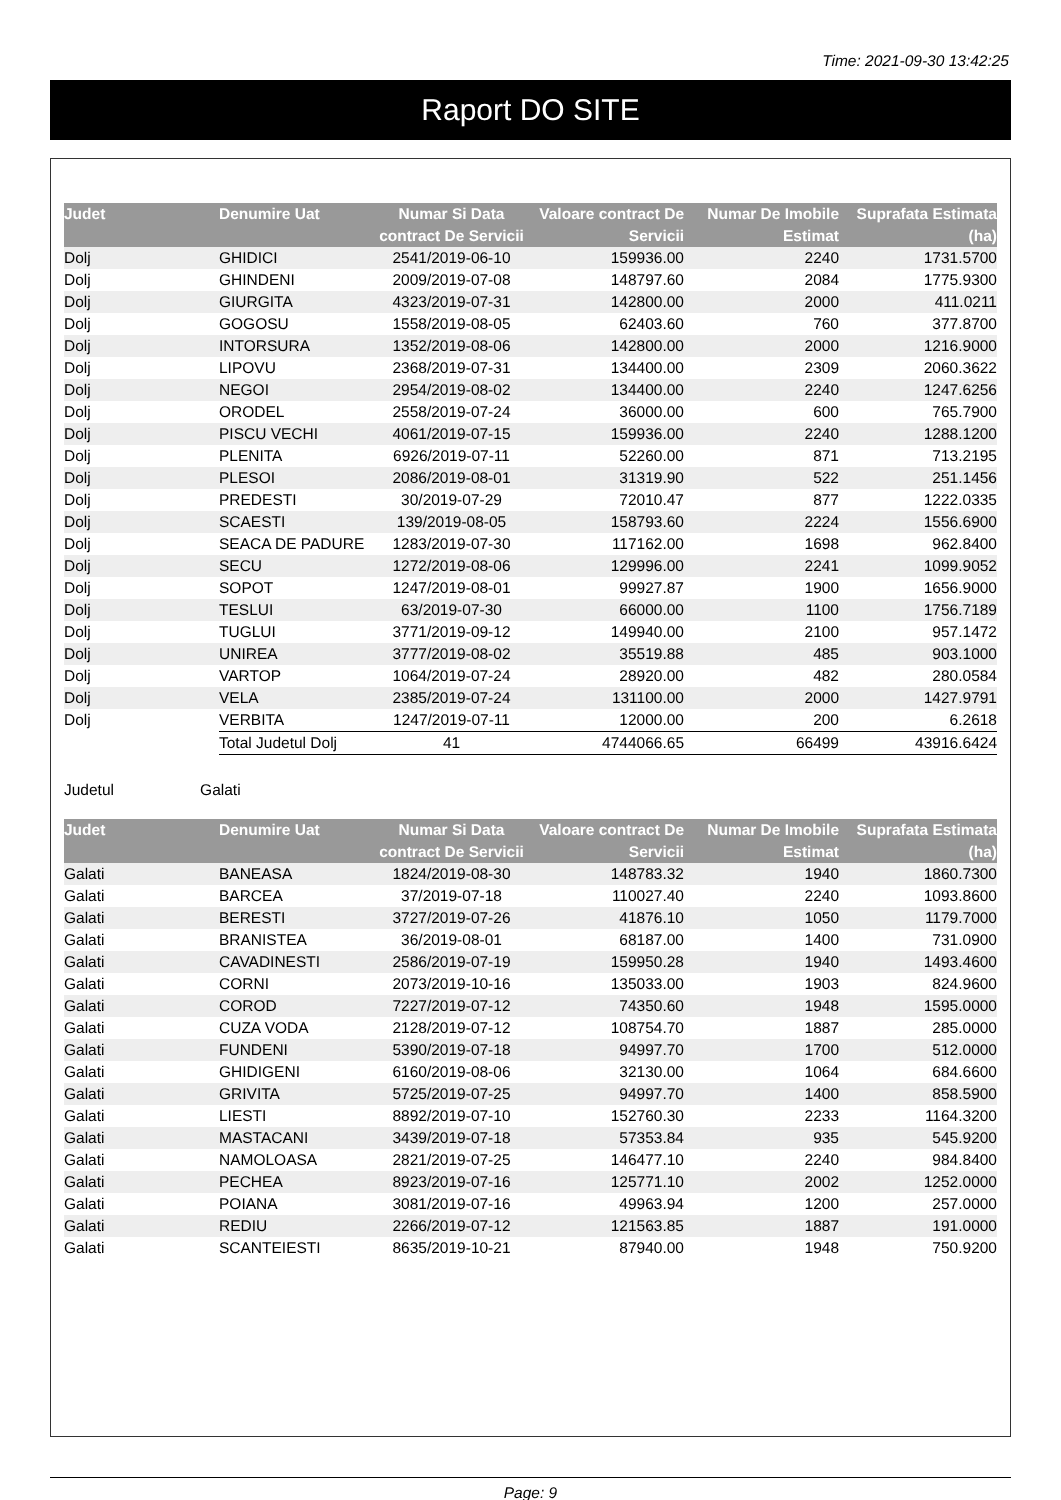Time: 2021-09-30 13:42:25
Raport DO SITE
| Judet | Denumire Uat | Numar Si Data contract De Servicii | Valoare contract De Servicii | Numar De Imobile Estimat | Suprafata Estimata (ha) |
| --- | --- | --- | --- | --- | --- |
| Dolj | GHIDICI | 2541/2019-06-10 | 159936.00 | 2240 | 1731.5700 |
| Dolj | GHINDENI | 2009/2019-07-08 | 148797.60 | 2084 | 1775.9300 |
| Dolj | GIURGITA | 4323/2019-07-31 | 142800.00 | 2000 | 411.0211 |
| Dolj | GOGOSU | 1558/2019-08-05 | 62403.60 | 760 | 377.8700 |
| Dolj | INTORSURA | 1352/2019-08-06 | 142800.00 | 2000 | 1216.9000 |
| Dolj | LIPOVU | 2368/2019-07-31 | 134400.00 | 2309 | 2060.3622 |
| Dolj | NEGOI | 2954/2019-08-02 | 134400.00 | 2240 | 1247.6256 |
| Dolj | ORODEL | 2558/2019-07-24 | 36000.00 | 600 | 765.7900 |
| Dolj | PISCU VECHI | 4061/2019-07-15 | 159936.00 | 2240 | 1288.1200 |
| Dolj | PLENITA | 6926/2019-07-11 | 52260.00 | 871 | 713.2195 |
| Dolj | PLESOI | 2086/2019-08-01 | 31319.90 | 522 | 251.1456 |
| Dolj | PREDESTI | 30/2019-07-29 | 72010.47 | 877 | 1222.0335 |
| Dolj | SCAESTI | 139/2019-08-05 | 158793.60 | 2224 | 1556.6900 |
| Dolj | SEACA DE PADURE | 1283/2019-07-30 | 117162.00 | 1698 | 962.8400 |
| Dolj | SECU | 1272/2019-08-06 | 129996.00 | 2241 | 1099.9052 |
| Dolj | SOPOT | 1247/2019-08-01 | 99927.87 | 1900 | 1656.9000 |
| Dolj | TESLUI | 63/2019-07-30 | 66000.00 | 1100 | 1756.7189 |
| Dolj | TUGLUI | 3771/2019-09-12 | 149940.00 | 2100 | 957.1472 |
| Dolj | UNIREA | 3777/2019-08-02 | 35519.88 | 485 | 903.1000 |
| Dolj | VARTOP | 1064/2019-07-24 | 28920.00 | 482 | 280.0584 |
| Dolj | VELA | 2385/2019-07-24 | 131100.00 | 2000 | 1427.9791 |
| Dolj | VERBITA | 1247/2019-07-11 | 12000.00 | 200 | 6.2618 |
| | Total Judetul Dolj | 41 | 4744066.65 | 66499 | 43916.6424 |
Judetul Galati
| Judet | Denumire Uat | Numar Si Data contract De Servicii | Valoare contract De Servicii | Numar De Imobile Estimat | Suprafata Estimata (ha) |
| --- | --- | --- | --- | --- | --- |
| Galati | BANEASA | 1824/2019-08-30 | 148783.32 | 1940 | 1860.7300 |
| Galati | BARCEA | 37/2019-07-18 | 110027.40 | 2240 | 1093.8600 |
| Galati | BERESTI | 3727/2019-07-26 | 41876.10 | 1050 | 1179.7000 |
| Galati | BRANISTEA | 36/2019-08-01 | 68187.00 | 1400 | 731.0900 |
| Galati | CAVADINESTI | 2586/2019-07-19 | 159950.28 | 1940 | 1493.4600 |
| Galati | CORNI | 2073/2019-10-16 | 135033.00 | 1903 | 824.9600 |
| Galati | COROD | 7227/2019-07-12 | 74350.60 | 1948 | 1595.0000 |
| Galati | CUZA VODA | 2128/2019-07-12 | 108754.70 | 1887 | 285.0000 |
| Galati | FUNDENI | 5390/2019-07-18 | 94997.70 | 1700 | 512.0000 |
| Galati | GHIDIGENI | 6160/2019-08-06 | 32130.00 | 1064 | 684.6600 |
| Galati | GRIVITA | 5725/2019-07-25 | 94997.70 | 1400 | 858.5900 |
| Galati | LIESTI | 8892/2019-07-10 | 152760.30 | 2233 | 1164.3200 |
| Galati | MASTACANI | 3439/2019-07-18 | 57353.84 | 935 | 545.9200 |
| Galati | NAMOLOASA | 2821/2019-07-25 | 146477.10 | 2240 | 984.8400 |
| Galati | PECHEA | 8923/2019-07-16 | 125771.10 | 2002 | 1252.0000 |
| Galati | POIANA | 3081/2019-07-16 | 49963.94 | 1200 | 257.0000 |
| Galati | REDIU | 2266/2019-07-12 | 121563.85 | 1887 | 191.0000 |
| Galati | SCANTEIESTI | 8635/2019-10-21 | 87940.00 | 1948 | 750.9200 |
Page: 9